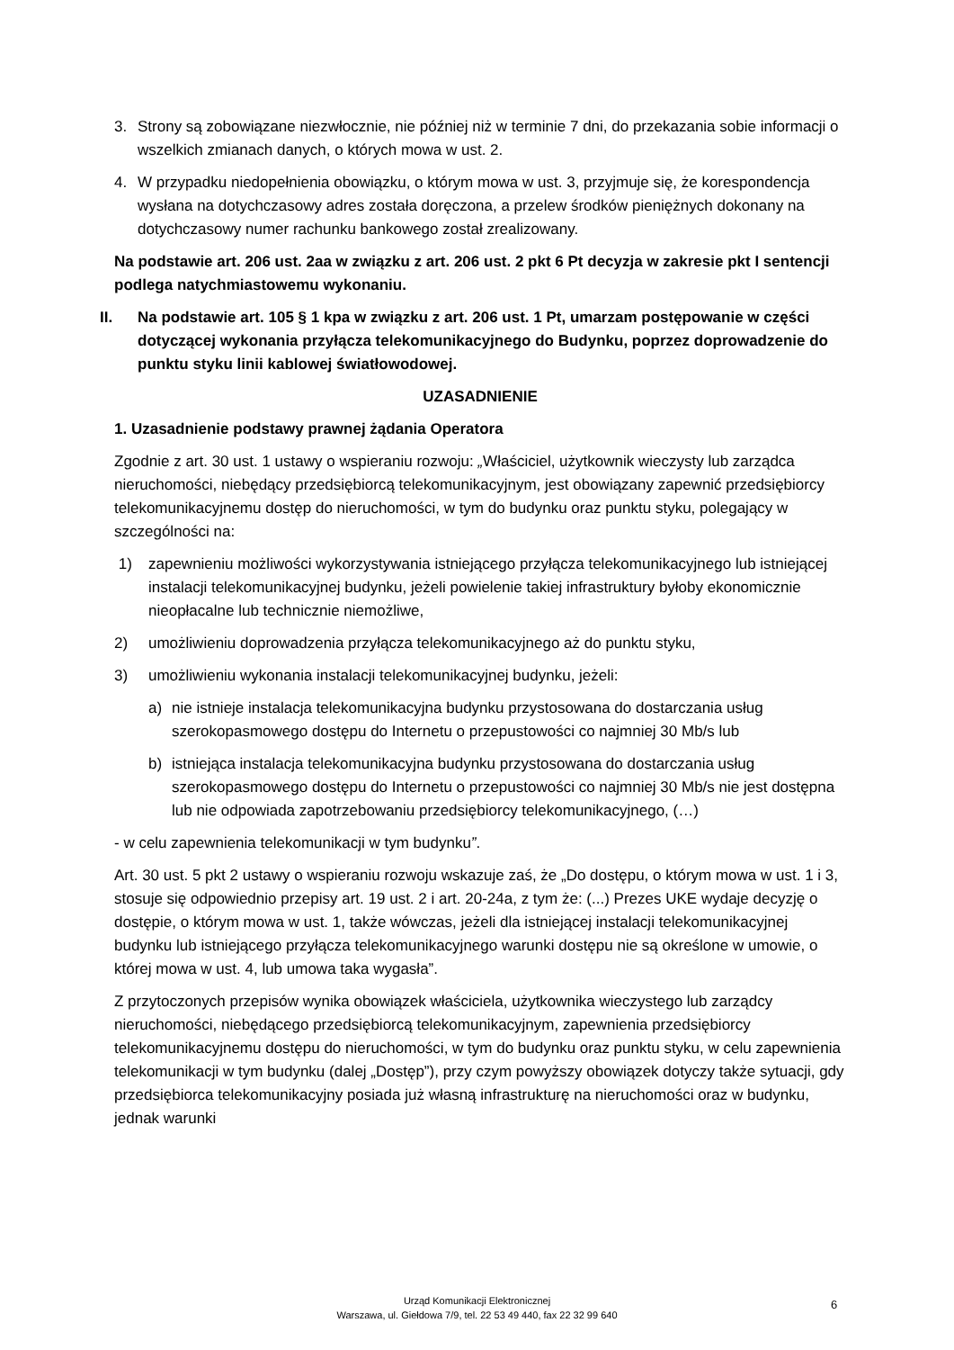3. Strony są zobowiązane niezwłocznie, nie później niż w terminie 7 dni, do przekazania sobie informacji o wszelkich zmianach danych, o których mowa w ust. 2.
4. W przypadku niedopełnienia obowiązku, o którym mowa w ust. 3, przyjmuje się, że korespondencja wysłana na dotychczasowy adres została doręczona, a przelew środków pieniężnych dokonany na dotychczasowy numer rachunku bankowego został zrealizowany.
Na podstawie art. 206 ust. 2aa w związku z art. 206 ust. 2 pkt 6 Pt decyzja w zakresie pkt I sentencji podlega natychmiastowemu wykonaniu.
II. Na podstawie art. 105 § 1 kpa w związku z art. 206 ust. 1 Pt, umarzam postępowanie w części dotyczącej wykonania przyłącza telekomunikacyjnego do Budynku, poprzez doprowadzenie do punktu styku linii kablowej światłowodowej.
UZASADNIENIE
1. Uzasadnienie podstawy prawnej żądania Operatora
Zgodnie z art. 30 ust. 1 ustawy o wspieraniu rozwoju: „Właściciel, użytkownik wieczysty lub zarządca nieruchomości, niebędący przedsiębiorcą telekomunikacyjnym, jest obowiązany zapewnić przedsiębiorcy telekomunikacyjnemu dostęp do nieruchomości, w tym do budynku oraz punktu styku, polegający w szczególności na:
1) zapewnieniu możliwości wykorzystywania istniejącego przyłącza telekomunikacyjnego lub istniejącej instalacji telekomunikacyjnej budynku, jeżeli powielenie takiej infrastruktury byłoby ekonomicznie nieopłacalne lub technicznie niemożliwe,
2) umożliwieniu doprowadzenia przyłącza telekomunikacyjnego aż do punktu styku,
3) umożliwieniu wykonania instalacji telekomunikacyjnej budynku, jeżeli:
a) nie istnieje instalacja telekomunikacyjna budynku przystosowana do dostarczania usług szerokopasmowego dostępu do Internetu o przepustowości co najmniej 30 Mb/s lub
b) istniejąca instalacja telekomunikacyjna budynku przystosowana do dostarczania usług szerokopasmowego dostępu do Internetu o przepustowości co najmniej 30 Mb/s nie jest dostępna lub nie odpowiada zapotrzebowaniu przedsiębiorcy telekomunikacyjnego, (…)
- w celu zapewnienia telekomunikacji w tym budynku”.
Art. 30 ust. 5 pkt 2 ustawy o wspieraniu rozwoju wskazuje zaś, że „Do dostępu, o którym mowa w ust. 1 i 3, stosuje się odpowiednio przepisy art. 19 ust. 2 i art. 20-24a, z tym że: (...) Prezes UKE wydaje decyzję o dostępie, o którym mowa w ust. 1, także wówczas, jeżeli dla istniejącej instalacji telekomunikacyjnej budynku lub istniejącego przyłącza telekomunikacyjnego warunki dostępu nie są określone w umowie, o której mowa w ust. 4, lub umowa taka wygasła”.
Z przytoczonych przepisów wynika obowiązek właściciela, użytkownika wieczystego lub zarządcy nieruchomości, niebędącego przedsiębiorcą telekomunikacyjnym, zapewnienia przedsiębiorcy telekomunikacyjnemu dostępu do nieruchomości, w tym do budynku oraz punktu styku, w celu zapewnienia telekomunikacji w tym budynku (dalej „Dostęp”), przy czym powyższy obowiązek dotyczy także sytuacji, gdy przedsiębiorca telekomunikacyjny posiada już własną infrastrukturę na nieruchomości oraz w budynku, jednak warunki
Urząd Komunikacji Elektronicznej
Warszawa, ul. Giełdowa 7/9, tel. 22 53 49 440, fax 22 32 99 640
6